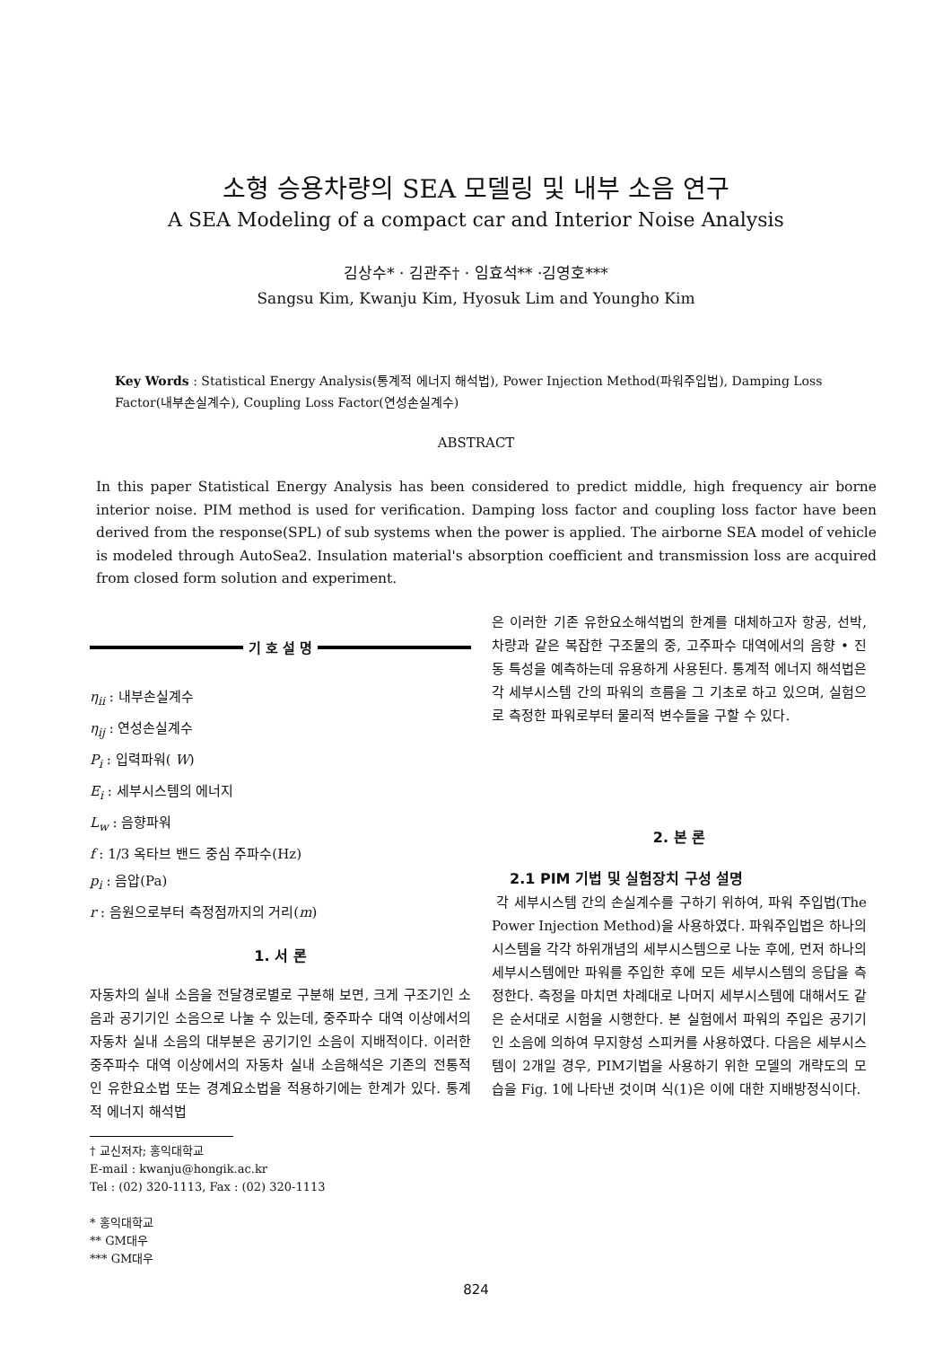소형 승용차량의 SEA 모델링 및 내부 소음 연구
A SEA Modeling of a compact car and Interior Noise Analysis
김상수* · 김관주† · 임효석** ·김영호***
Sangsu Kim, Kwanju Kim, Hyosuk Lim and Youngho Kim
Key Words : Statistical Energy Analysis(통계적 에너지 해석법), Power Injection Method(파워주입법), Damping Loss Factor(내부손실계수), Coupling Loss Factor(연성손실계수)
ABSTRACT
In this paper Statistical Energy Analysis has been considered to predict middle, high frequency air borne interior noise. PIM method is used for verification. Damping loss factor and coupling loss factor have been derived from the response(SPL) of sub systems when the power is applied. The airborne SEA model of vehicle is modeled through AutoSea2. Insulation material's absorption coefficient and transmission loss are acquired from closed form solution and experiment.
기 호 설 명
η<sub>ii</sub> : 내부손실계수
η<sub>ij</sub> : 연성손실계수
P<sub>i</sub> : 입력파워( W)
E<sub>i</sub> : 세부시스템의 에너지
L<sub>w</sub> : 음향파워
f : 1/3 옥타브 밴드 중심 주파수(Hz)
p<sub>i</sub> : 음압(Pa)
r : 음원으로부터 측정점까지의 거리(m)
1. 서 론
자동차의 실내 소음을 전달경로별로 구분해 보면, 크게 구조기인 소음과 공기기인 소음으로 나눌 수 있는데, 중주파수 대역 이상에서의 자동차 실내 소음의 대부분은 공기기인 소음이 지배적이다. 이러한 중주파수 대역 이상에서의 자동차 실내 소음해석은 기존의 전통적인 유한요소법 또는 경계요소법을 적용하기에는 한계가 있다. 통계적 에너지 해석법
† 교신저자; 홍익대학교
E-mail : kwanju@hongik.ac.kr
Tel : (02) 320-1113, Fax : (02) 320-1113
* 홍익대학교
** GM대우
*** GM대우
은 이러한 기존 유한요소해석법의 한계를 대체하고자 항공, 선박, 차량과 같은 복잡한 구조물의 중, 고주파수 대역에서의 음향 • 진동 특성을 예측하는데 유용하게 사용된다. 통계적 에너지 해석법은 각 세부시스템 간의 파워의 흐름을 그 기초로 하고 있으며, 실험으로 측정한 파워로부터 물리적 변수들을 구할 수 있다.
2. 본 론
2.1 PIM 기법 및 실험장치 구성 설명
각 세부시스템 간의 손실계수를 구하기 위하여, 파워 주입법(The Power Injection Method)을 사용하였다. 파워주입법은 하나의 시스템을 각각 하위개념의 세부시스템으로 나눈 후에, 먼저 하나의 세부시스템에만 파워를 주입한 후에 모든 세부시스템의 응답을 측정한다. 측정을 마치면 차례대로 나머지 세부시스템에 대해서도 같은 순서대로 시험을 시행한다. 본 실험에서 파워의 주입은 공기기인 소음에 의하여 무지향성 스피커를 사용하였다. 다음은 세부시스템이 2개일 경우, PIM기법을 사용하기 위한 모델의 개략도의 모습을 Fig. 1에 나타낸 것이며 식(1)은 이에 대한 지배방정식이다.
824